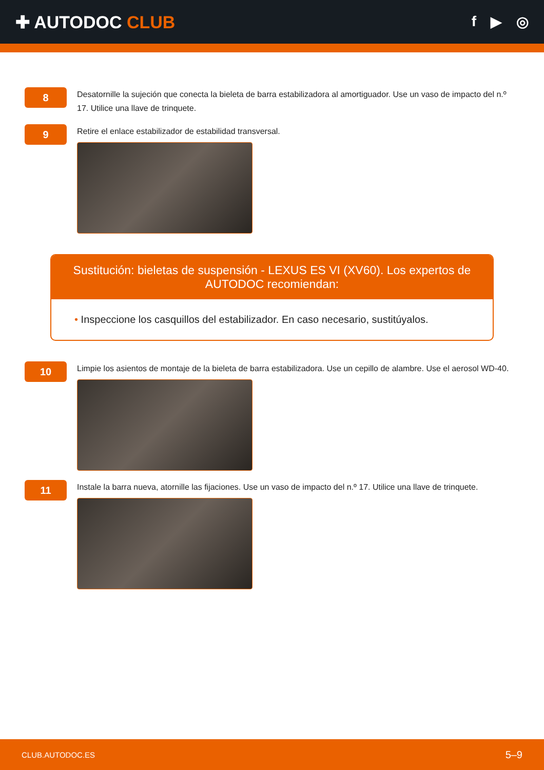✚ AUTODOC CLUB
f ▶ ◎
8
Desatornille la sujeción que conecta la bieleta de barra estabilizadora al amortiguador. Use un vaso de impacto del n.º 17. Utilice una llave de trinquete.
9
Retire el enlace estabilizador de estabilidad transversal.
Sustitución: bieletas de suspensión - LEXUS ES VI (XV60). Los expertos de AUTODOC recomiendan:
• Inspeccione los casquillos del estabilizador. En caso necesario, sustitúyalos.
10
Limpie los asientos de montaje de la bieleta de barra estabilizadora. Use un cepillo de alambre. Use el aerosol WD-40.
11
Instale la barra nueva, atornille las fijaciones. Use un vaso de impacto del n.º 17. Utilice una llave de trinquete.
CLUB.AUTODOC.ES 5–9